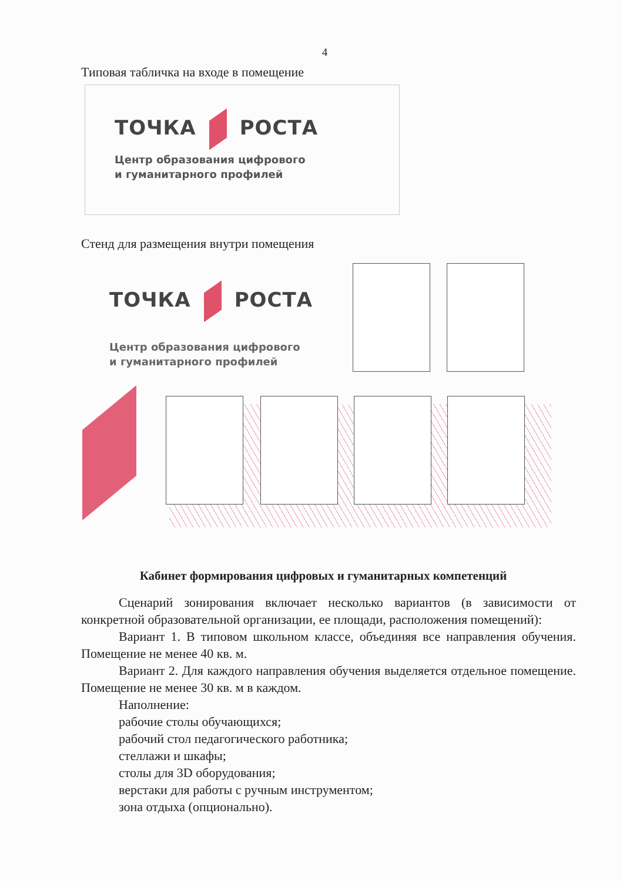4
Типовая табличка на входе в помещение
ТОЧКА РОСТА
Центр образования цифрового
и гуманитарного профилей
Стенд для размещения внутри помещения
ТОЧКА РОСТА
Центр образования цифрового
и гуманитарного профилей
Кабинет формирования цифровых и гуманитарных компетенций
Сценарий зонирования включает несколько вариантов (в зависимости от конкретной образовательной организации, ее площади, расположения помещений):
Вариант 1. В типовом школьном классе, объединяя все направления обучения. Помещение не менее 40 кв. м.
Вариант 2. Для каждого направления обучения выделяется отдельное помещение. Помещение не менее 30 кв. м в каждом.
Наполнение:
рабочие столы обучающихся;
рабочий стол педагогического работника;
стеллажи и шкафы;
столы для 3D оборудования;
верстаки для работы с ручным инструментом;
зона отдыха (опционально).